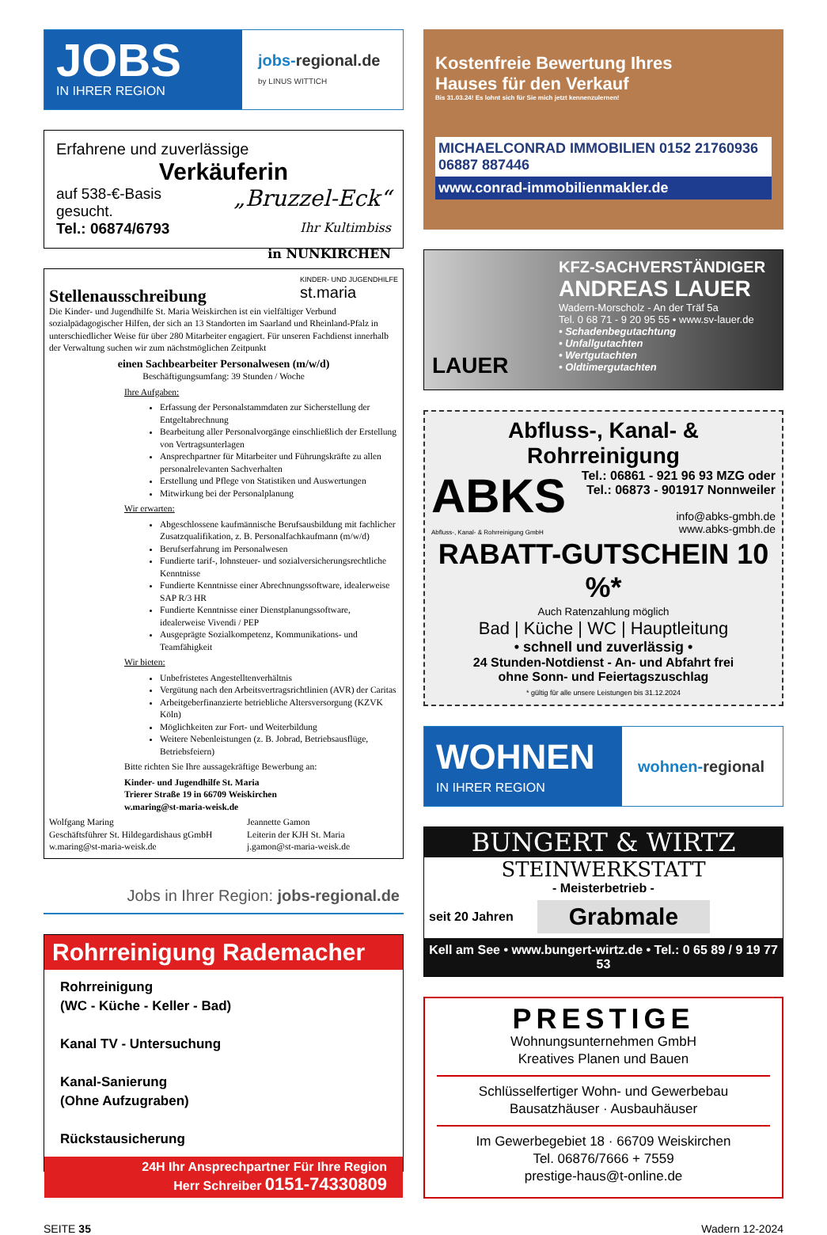JOBS
IN IHRER REGION
jobs-regional.de
by LINUS WITTICH
Erfahrene und zuverlässige
Verkäuferin
auf 538-€-Basis
gesucht.
Tel.: 06874/6793
„Bruzzel-Eck“
Ihr Kultimbiss
in NUNKIRCHEN
Stellenausschreibung KINDER- UND JUGENDHILFE
st.maria
Die Kinder- und Jugendhilfe St. Maria Weiskirchen ist ein vielfältiger Verbund sozialpädagogischer Hilfen, der sich an 13 Standorten im Saarland und Rheinland-Pfalz in unterschiedlicher Weise für über 280 Mitarbeiter engagiert. Für unseren Fachdienst innerhalb der Verwaltung suchen wir zum nächstmöglichen Zeitpunkt
einen Sachbearbeiter Personalwesen (m/w/d)
Beschäftigungsumfang: 39 Stunden / Woche
Ihre Aufgaben:
Erfassung der Personalstammdaten zur Sicherstellung der Entgeltabrechnung
Bearbeitung aller Personalvorgänge einschließlich der Erstellung von Vertragsunterlagen
Ansprechpartner für Mitarbeiter und Führungskräfte zu allen personalrelevanten Sachverhalten
Erstellung und Pflege von Statistiken und Auswertungen
Mitwirkung bei der Personalplanung
Wir erwarten:
Abgeschlossene kaufmännische Berufsausbildung mit fachlicher Zusatzqualifikation, z. B. Personalfachkaufmann (m/w/d)
Berufserfahrung im Personalwesen
Fundierte tarif-, lohnsteuer- und sozialversicherungsrechtliche Kenntnisse
Fundierte Kenntnisse einer Abrechnungssoftware, idealerweise SAP R/3 HR
Fundierte Kenntnisse einer Dienstplanungssoftware, idealerweise Vivendi / PEP
Ausgeprägte Sozialkompetenz, Kommunikations- und Teamfähigkeit
Wir bieten:
Unbefristetes Angestelltenverhältnis
Vergütung nach den Arbeitsvertragsrichtlinien (AVR) der Caritas
Arbeitgeberfinanzierte betriebliche Altersversorgung (KZVK Köln)
Möglichkeiten zur Fort- und Weiterbildung
Weitere Nebenleistungen (z. B. Jobrad, Betriebsausflüge, Betriebsfeiern)
Bitte richten Sie Ihre aussagekräftige Bewerbung an:
Kinder- und Jugendhilfe St. Maria
Trierer Straße 19 in 66709 Weiskirchen
w.maring@st-maria-weisk.de
Wolfgang Maring
Geschäftsführer St. Hildegardishaus gGmbH
w.maring@st-maria-weisk.de
Jeannette Gamon
Leiterin der KJH St. Maria
j.gamon@st-maria-weisk.de
Jobs in Ihrer Region: jobs-regional.de
Rohrreinigung Rademacher
Rohrreinigung
(WC - Küche - Keller - Bad)
Kanal TV - Untersuchung
Kanal-Sanierung
(Ohne Aufzugraben)
Rückstausicherung
24H Ihr Ansprechpartner Für Ihre Region
Herr Schreiber 0151-74330809
Kostenfreie Bewertung Ihres
Hauses für den Verkauf
Bis 31.03.24! Es lohnt sich für Sie mich jetzt kennenzulernen!
MICHAELCONRAD IMMOBILIEN 0152 21760936 06887 887446
www.conrad-immobilienmakler.de
LAUER
KFZ-SACHVERSTÄNDIGER
ANDREAS LAUER
Wadern-Morscholz - An der Träf 5a
Tel. 0 68 71 - 9 20 95 55 • www.sv-lauer.de
• Schadenbegutachtung
• Unfallgutachten
• Wertgutachten
• Oldtimergutachten
Abfluss-, Kanal- & Rohrreinigung
ABKS
Abfluss-, Kanal- & Rohrreinigung GmbH
Tel.: 06861 - 921 96 93 MZG oder
Tel.: 06873 - 901917 Nonnweiler
info@abks-gmbh.de
www.abks-gmbh.de
RABATT-GUTSCHEIN 10 %*
Auch Ratenzahlung möglich
Bad | Küche | WC | Hauptleitung
• schnell und zuverlässig •
24 Stunden-Notdienst - An- und Abfahrt frei
ohne Sonn- und Feiertagszuschlag
* gültig für alle unsere Leistungen bis 31.12.2024
WOHNEN
IN IHRER REGION
wohnen- regional
BUNGERT & WIRTZ
STEINWERKSTATT
- Meisterbetrieb -
seit 20 Jahren Grabmale
Kell am See • www.bungert-wirtz.de • Tel.: 0 65 89 / 9 19 77 53
PRESTIGE
Wohnungsunternehmen GmbH
Kreatives Planen und Bauen
Schlüsselfertiger Wohn- und Gewerbebau
Bausatzhäuser · Ausbauhäuser
Im Gewerbegebiet 18 · 66709 Weiskirchen
Tel. 06876/7666 + 7559
prestige-haus@t-online.de
SEITE 35 Wadern 12-2024